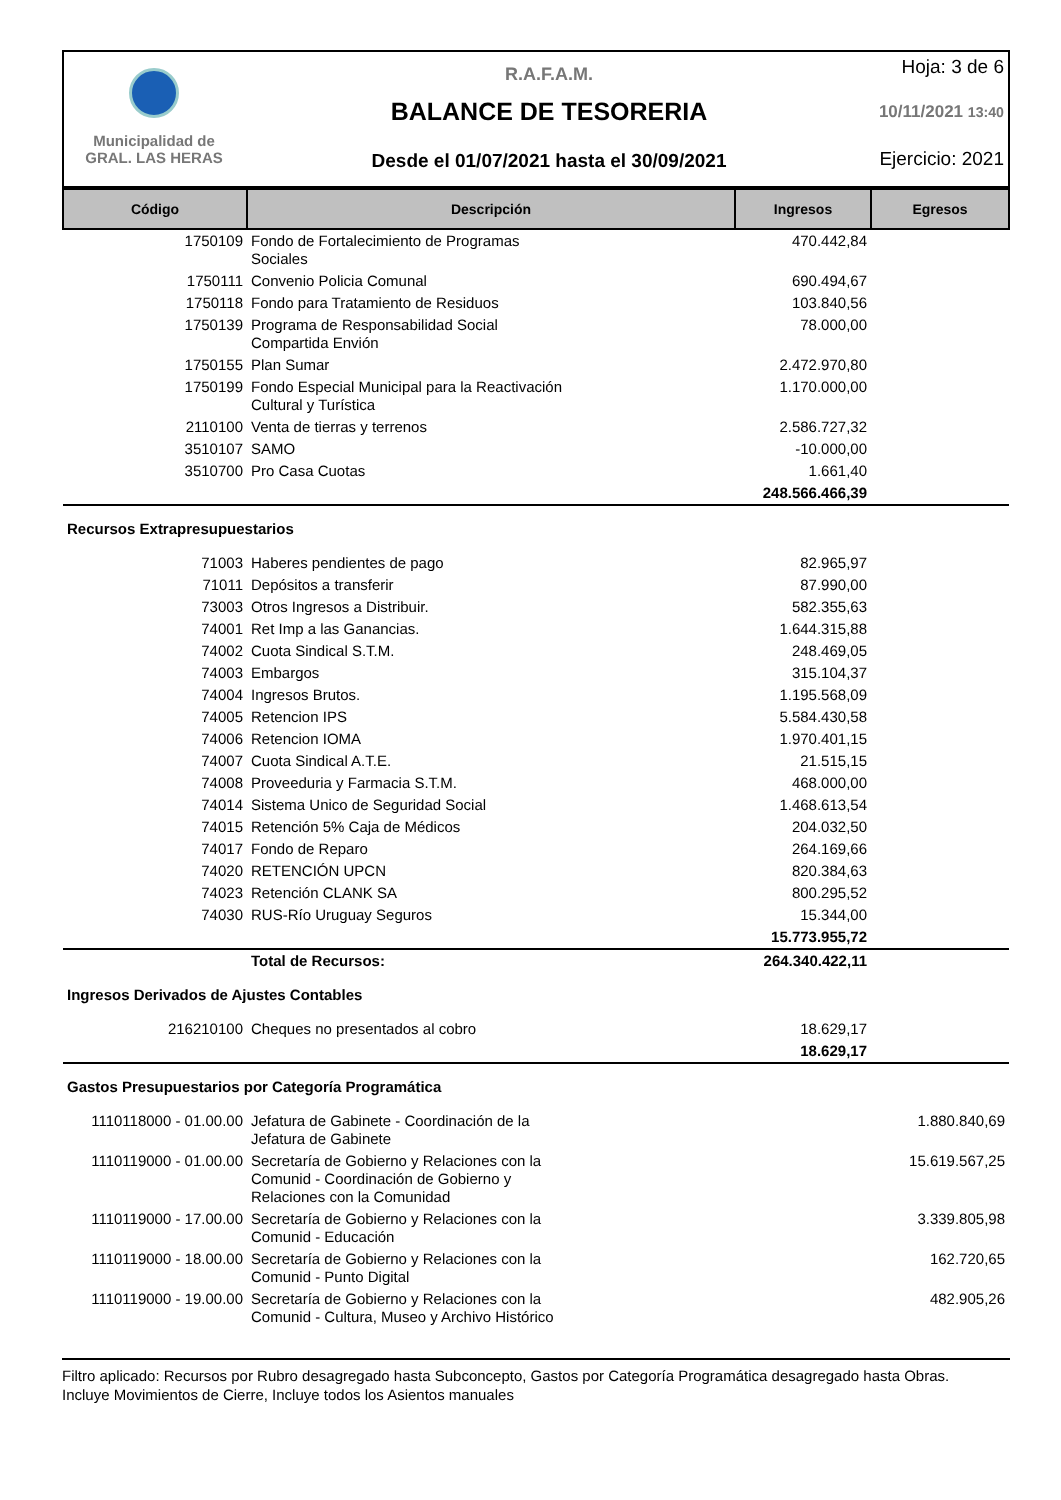Municipalidad de
GRAL. LAS HERAS
R.A.F.A.M.
BALANCE DE TESORERIA
Desde el 01/07/2021 hasta el 30/09/2021
Hoja: 3 de 6
10/11/2021 13:40
Ejercicio: 2021
| Código | Descripción | Ingresos | Egresos |
| --- | --- | --- | --- |
| 1750109 | Fondo de Fortalecimiento de Programas Sociales | 470.442,84 | |
| 1750111 | Convenio Policia Comunal | 690.494,67 | |
| 1750118 | Fondo para Tratamiento de Residuos | 103.840,56 | |
| 1750139 | Programa de Responsabilidad Social Compartida Envión | 78.000,00 | |
| 1750155 | Plan Sumar | 2.472.970,80 | |
| 1750199 | Fondo Especial Municipal para la Reactivación Cultural y Turística | 1.170.000,00 | |
| 2110100 | Venta de tierras y terrenos | 2.586.727,32 | |
| 3510107 | SAMO | -10.000,00 | |
| 3510700 | Pro Casa Cuotas | 1.661,40 | |
| | | 248.566.466,39 | |
| Recursos Extrapresupuestarios | | | |
| 71003 | Haberes pendientes de pago | 82.965,97 | |
| 71011 | Depósitos a transferir | 87.990,00 | |
| 73003 | Otros Ingresos a Distribuir. | 582.355,63 | |
| 74001 | Ret Imp a las Ganancias. | 1.644.315,88 | |
| 74002 | Cuota Sindical S.T.M. | 248.469,05 | |
| 74003 | Embargos | 315.104,37 | |
| 74004 | Ingresos Brutos. | 1.195.568,09 | |
| 74005 | Retencion IPS | 5.584.430,58 | |
| 74006 | Retencion IOMA | 1.970.401,15 | |
| 74007 | Cuota Sindical A.T.E. | 21.515,15 | |
| 74008 | Proveeduria y Farmacia S.T.M. | 468.000,00 | |
| 74014 | Sistema Unico de Seguridad Social | 1.468.613,54 | |
| 74015 | Retención 5% Caja de Médicos | 204.032,50 | |
| 74017 | Fondo de Reparo | 264.169,66 | |
| 74020 | RETENCIÓN UPCN | 820.384,63 | |
| 74023 | Retención CLANK SA | 800.295,52 | |
| 74030 | RUS-Río Uruguay Seguros | 15.344,00 | |
| | | 15.773.955,72 | |
| | Total de Recursos: | 264.340.422,11 | |
| Ingresos Derivados de Ajustes Contables | | | |
| 216210100 | Cheques no presentados al cobro | 18.629,17 | |
| | | 18.629,17 | |
| Gastos Presupuestarios por Categoría Programática | | | |
| 1110118000 - 01.00.00 | Jefatura de Gabinete - Coordinación de la Jefatura de Gabinete | | 1.880.840,69 |
| 1110119000 - 01.00.00 | Secretaría de Gobierno y Relaciones con la Comunid - Coordinación de Gobierno y Relaciones con la Comunidad | | 15.619.567,25 |
| 1110119000 - 17.00.00 | Secretaría de Gobierno y Relaciones con la Comunid - Educación | | 3.339.805,98 |
| 1110119000 - 18.00.00 | Secretaría de Gobierno y Relaciones con la Comunid - Punto Digital | | 162.720,65 |
| 1110119000 - 19.00.00 | Secretaría de Gobierno y Relaciones con la Comunid - Cultura, Museo y Archivo Histórico | | 482.905,26 |
Filtro aplicado: Recursos por Rubro desagregado hasta Subconcepto, Gastos por Categoría Programática desagregado hasta Obras.
Incluye Movimientos de Cierre, Incluye todos los Asientos manuales